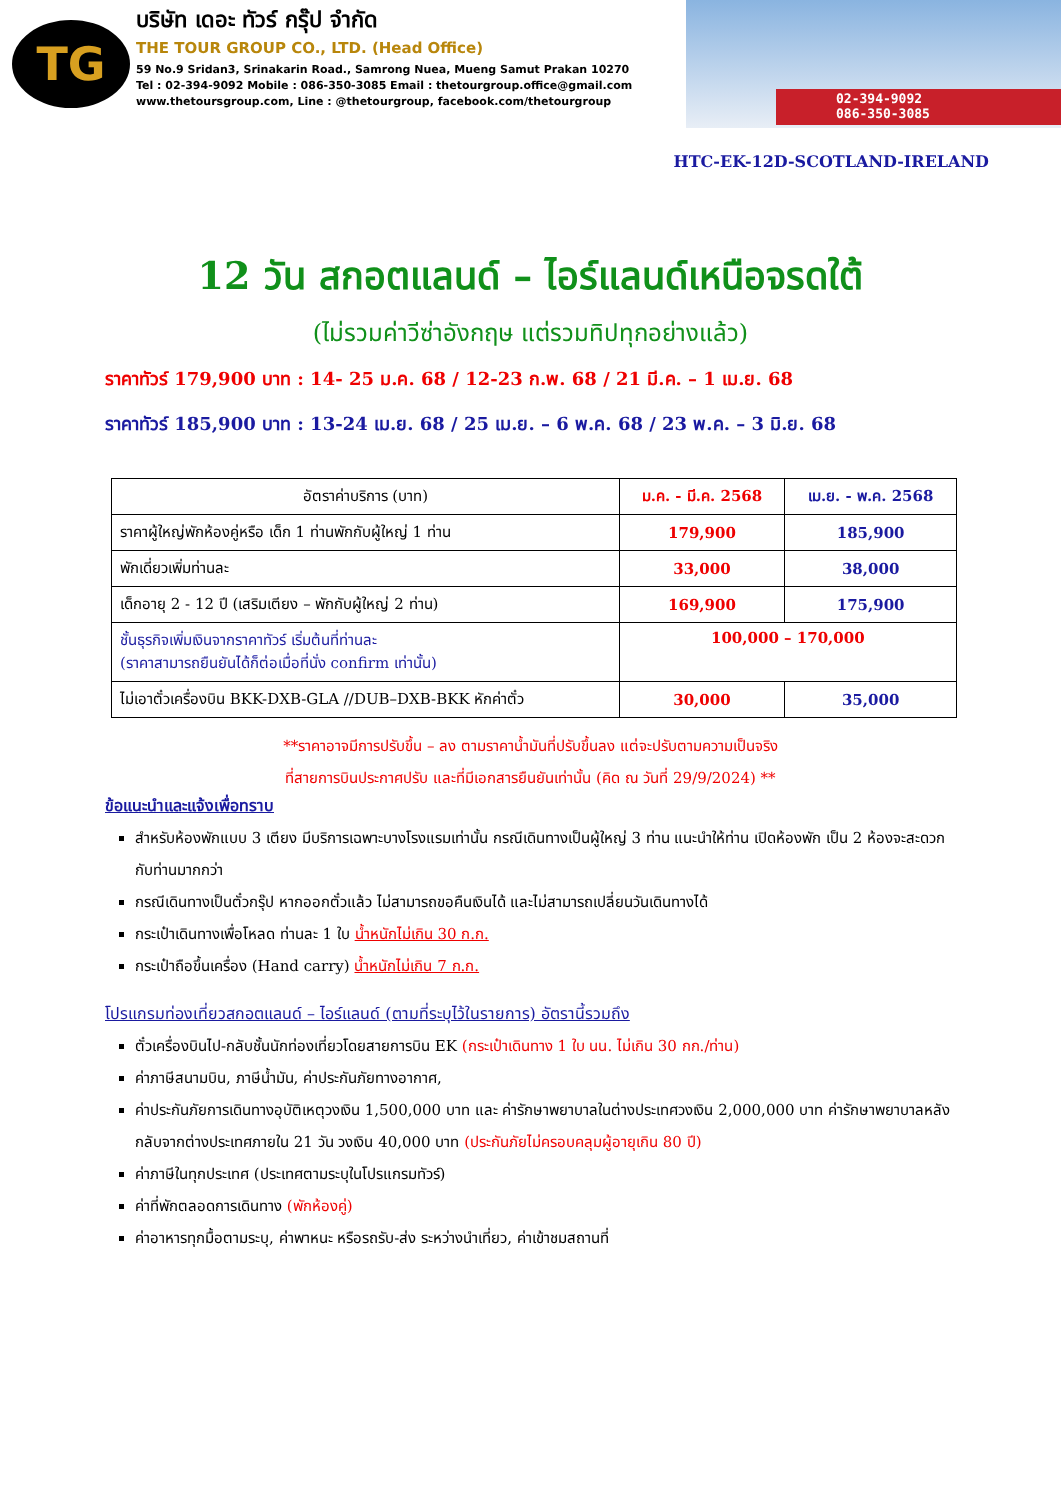TG
บริษัท เดอะ ทัวร์ กรุ๊ป จำกัด
THE TOUR GROUP CO., LTD. (Head Office)
59 No.9 Sridan3, Srinakarin Road., Samrong Nuea, Mueng Samut Prakan 10270
Tel : 02-394-9092 Mobile : 086-350-3085 Email : thetourgroup.office@gmail.com
www.thetoursgroup.com, Line : @thetourgroup, facebook.com/thetourgroup
02-394-9092
086-350-3085
HTC-EK-12D-SCOTLAND-IRELAND
12 วัน สกอตแลนด์ – ไอร์แลนด์เหนือจรดใต้
(ไม่รวมค่าวีซ่าอังกฤษ แต่รวมทิปทุกอย่างแล้ว)
ราคาทัวร์ 179,900 บาท : 14- 25 ม.ค. 68 / 12-23 ก.พ. 68 / 21 มี.ค. – 1 เม.ย. 68
ราคาทัวร์ 185,900 บาท : 13-24 เม.ย. 68 / 25 เม.ย. – 6 พ.ค. 68 / 23 พ.ค. – 3 มิ.ย. 68
| อัตราค่าบริการ (บาท) | ม.ค. - มี.ค. 2568 | เม.ย. - พ.ค. 2568 |
| --- | --- | --- |
| ราคาผู้ใหญ่พักห้องคู่หรือ เด็ก 1 ท่านพักกับผู้ใหญ่ 1 ท่าน | 179,900 | 185,900 |
| พักเดี่ยวเพิ่มท่านละ | 33,000 | 38,000 |
| เด็กอายุ 2 - 12 ปี (เสริมเตียง – พักกับผู้ใหญ่ 2 ท่าน) | 169,900 | 175,900 |
| ชั้นธุรกิจเพิ่มเงินจากราคาทัวร์ เริ่มต้นที่ท่านละ (ราคาสามารถยืนยันได้ก็ต่อเมื่อที่นั่ง confirm เท่านั้น) | 100,000 – 170,000 | |
| ไม่เอาตั๋วเครื่องบิน BKK-DXB-GLA //DUB–DXB-BKK หักค่าตั๋ว | 30,000 | 35,000 |
**ราคาอาจมีการปรับขึ้น – ลง ตามราคาน้ำมันที่ปรับขึ้นลง แต่จะปรับตามความเป็นจริง
ที่สายการบินประกาศปรับ และที่มีเอกสารยืนยันเท่านั้น (คิด ณ วันที่ 29/9/2024) **
ข้อแนะนำและแจ้งเพื่อทราบ
สำหรับห้องพักแบบ 3 เตียง มีบริการเฉพาะบางโรงแรมเท่านั้น กรณีเดินทางเป็นผู้ใหญ่ 3 ท่าน แนะนำให้ท่าน เปิดห้องพัก เป็น 2 ห้องจะสะดวกกับท่านมากกว่า
กรณีเดินทางเป็นตั๋วกรุ๊ป หากออกตั๋วแล้ว ไม่สามารถขอคืนเงินได้ และไม่สามารถเปลี่ยนวันเดินทางได้
กระเป๋าเดินทางเพื่อโหลด ท่านละ 1 ใบ น้ำหนักไม่เกิน 30 ก.ก.
กระเป๋าถือขึ้นเครื่อง (Hand carry) น้ำหนักไม่เกิน 7 ก.ก.
โปรแกรมท่องเที่ยวสกอตแลนด์ – ไอร์แลนด์ (ตามที่ระบุไว้ในรายการ) อัตรานี้รวมถึง
ตั๋วเครื่องบินไป-กลับชั้นนักท่องเที่ยวโดยสายการบิน EK (กระเป๋าเดินทาง 1 ใบ นน. ไม่เกิน 30 กก./ท่าน)
ค่าภาษีสนามบิน, ภาษีน้ำมัน, ค่าประกันภัยทางอากาศ,
ค่าประกันภัยการเดินทางอุบัติเหตุวงเงิน 1,500,000 บาท และ ค่ารักษาพยาบาลในต่างประเทศวงเงิน 2,000,000 บาท ค่ารักษาพยาบาลหลังกลับจากต่างประเทศภายใน 21 วัน วงเงิน 40,000 บาท (ประกันภัยไม่ครอบคลุมผู้อายุเกิน 80 ปี)
ค่าภาษีในทุกประเทศ (ประเทศตามระบุในโปรแกรมทัวร์)
ค่าที่พักตลอดการเดินทาง (พักห้องคู่)
ค่าอาหารทุกมื้อตามระบุ, ค่าพาหนะ หรือรถรับ-ส่ง ระหว่างนำเที่ยว, ค่าเข้าชมสถานที่